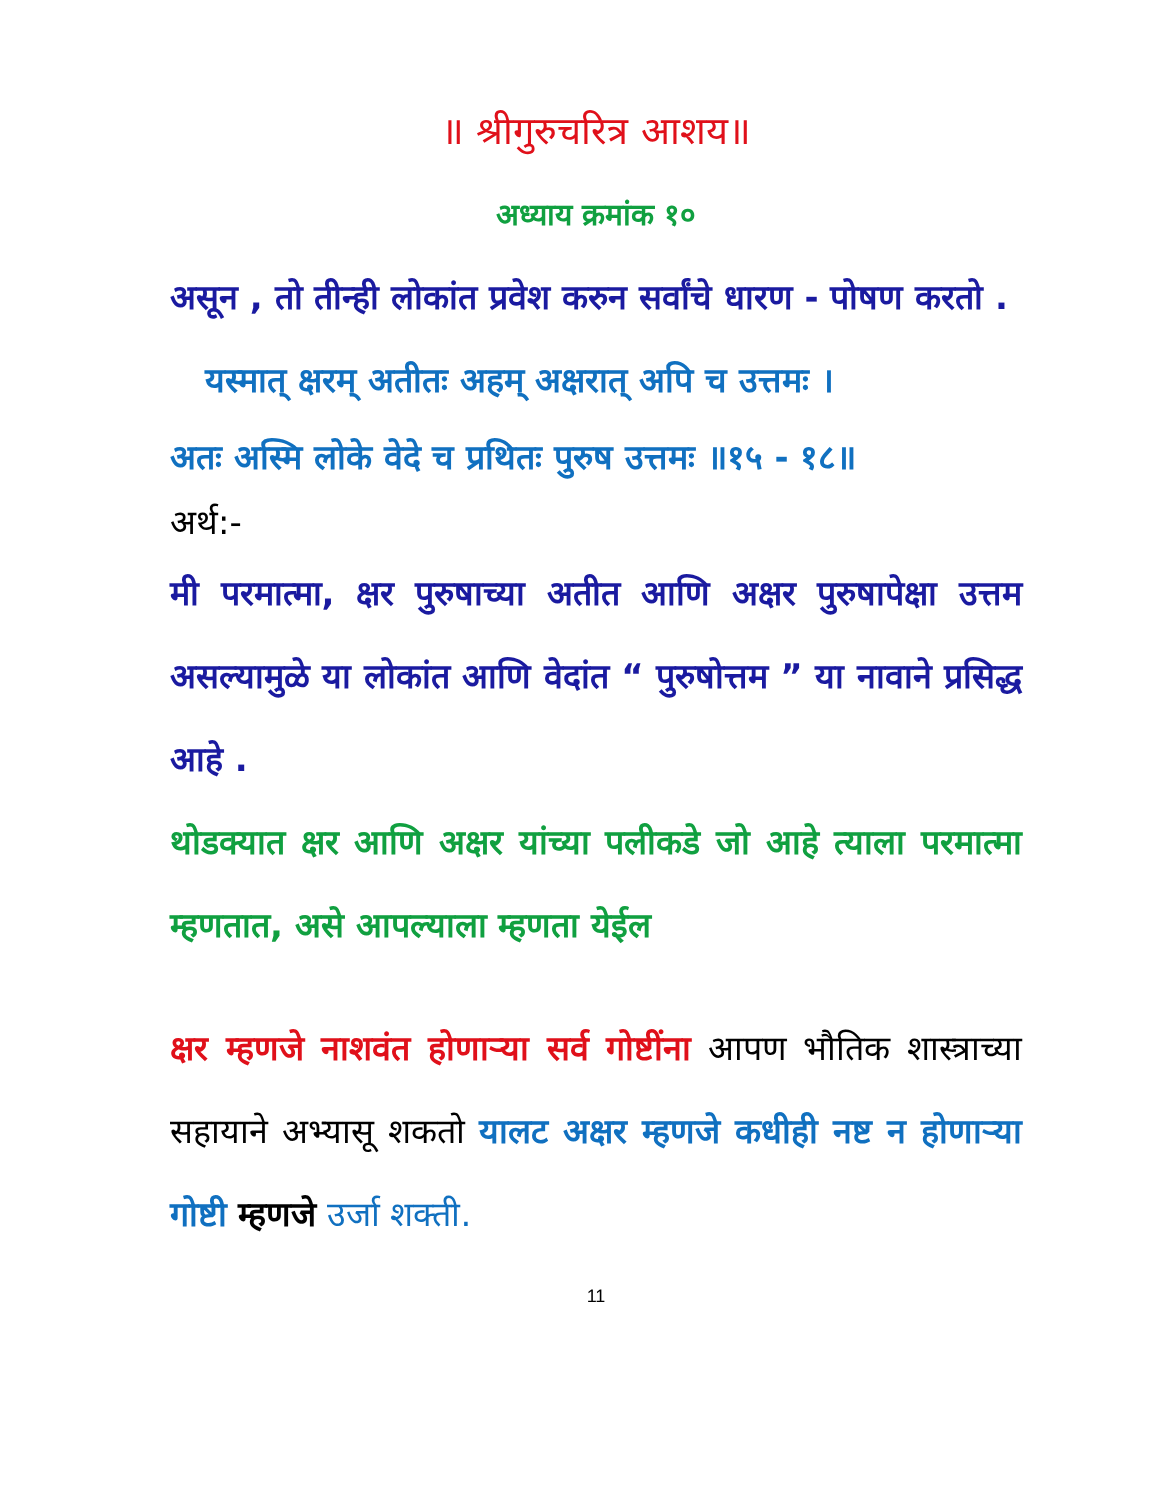॥ श्रीगुरुचरित्र आशय॥
अध्याय क्रमांक १०
असून , तो तीन्ही लोकांत प्रवेश करुन सर्वांचे धारण - पोषण करतो .
यस्मात् क्षरम् अतीतः अहम् अक्षरात् अपि च उत्तमः ।
अतः अस्मि लोके वेदे च प्रथितः पुरुष उत्तमः ॥१५ - १८॥
अर्थ:-
मी परमात्मा, क्षर पुरुषाच्या अतीत आणि अक्षर पुरुषापेक्षा उत्तम असल्यामुळे या लोकांत आणि वेदांत “ पुरुषोत्तम ” या नावाने प्रसिद्ध आहे .
थोडक्यात क्षर आणि अक्षर यांच्या पलीकडे जो आहे त्याला परमात्मा म्हणतात, असे आपल्याला म्हणता येईल
क्षर म्हणजे नाशवंत होणाऱ्या सर्व गोष्टींना आपण भौतिक शास्त्राच्या सहायाने अभ्यासू शकतो यालट अक्षर म्हणजे कधीही नष्ट न होणाऱ्या गोष्टी म्हणजे उर्जा शक्ती.
11